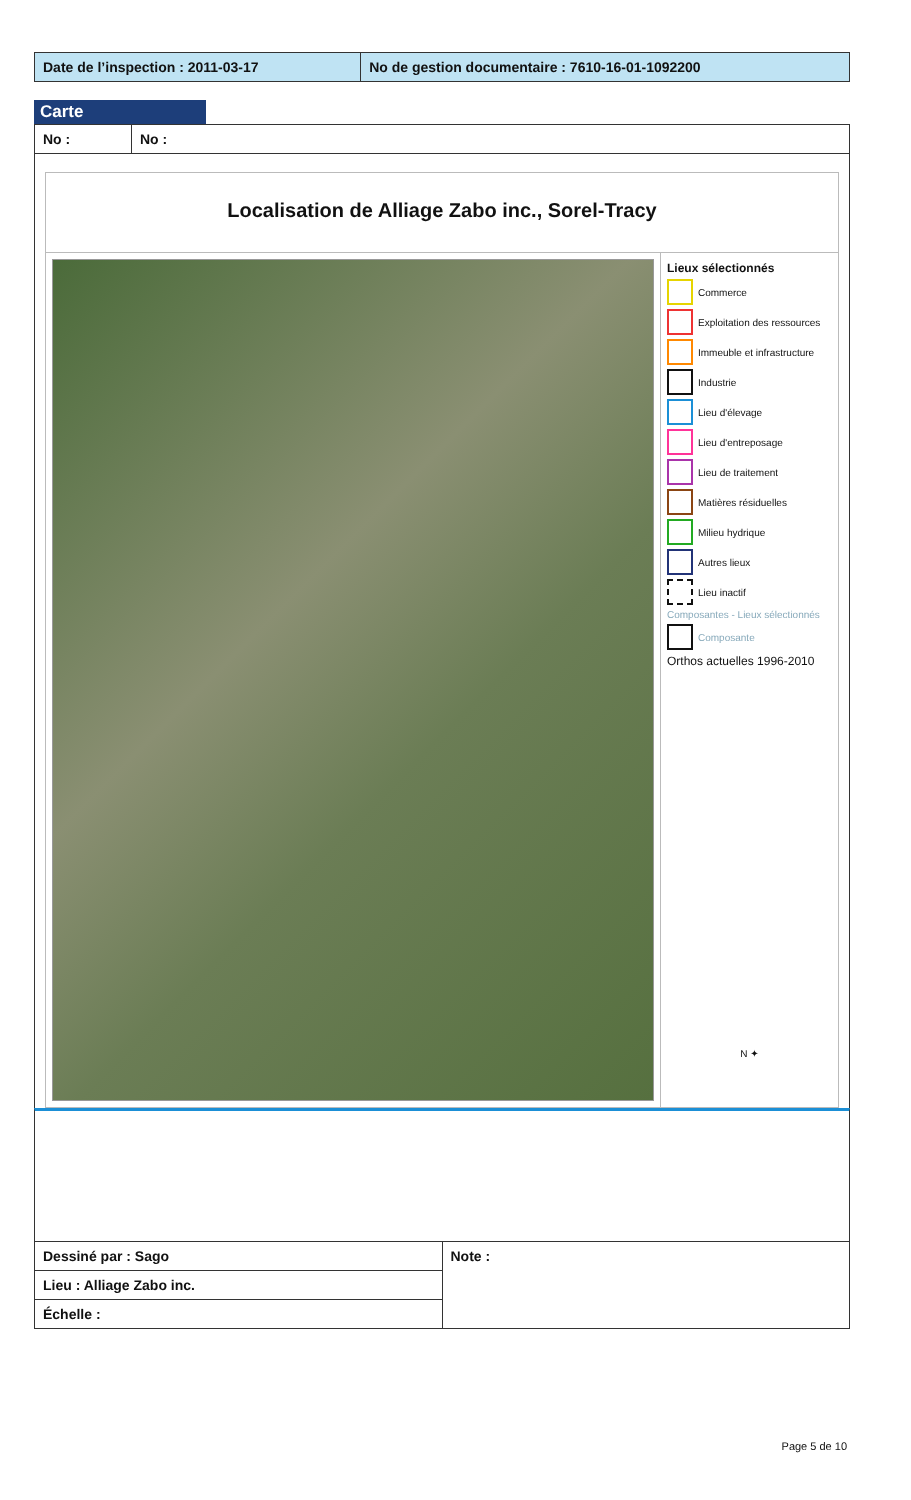| Date de l’inspection : 2011-03-17 | No de gestion documentaire : 7610-16-01-1092200 |
Carte
| No : | No : |
Localisation de Alliage Zabo inc., Sorel-Tracy
Lieux sélectionnés
Commerce
Exploitation des ressources
Immeuble et infrastructure
Industrie
Lieu d'élevage
Lieu d'entreposage
Lieu de traitement
Matières résiduelles
Milieu hydrique
Autres lieux
Lieu inactif
Composantes - Lieux sélectionnés
Composante
Orthos actuelles 1996-2010
N ✦
| Dessiné par : Sago | Note : |
| Lieu : Alliage Zabo inc. | |
| Échelle : | |
Page 5 de 10